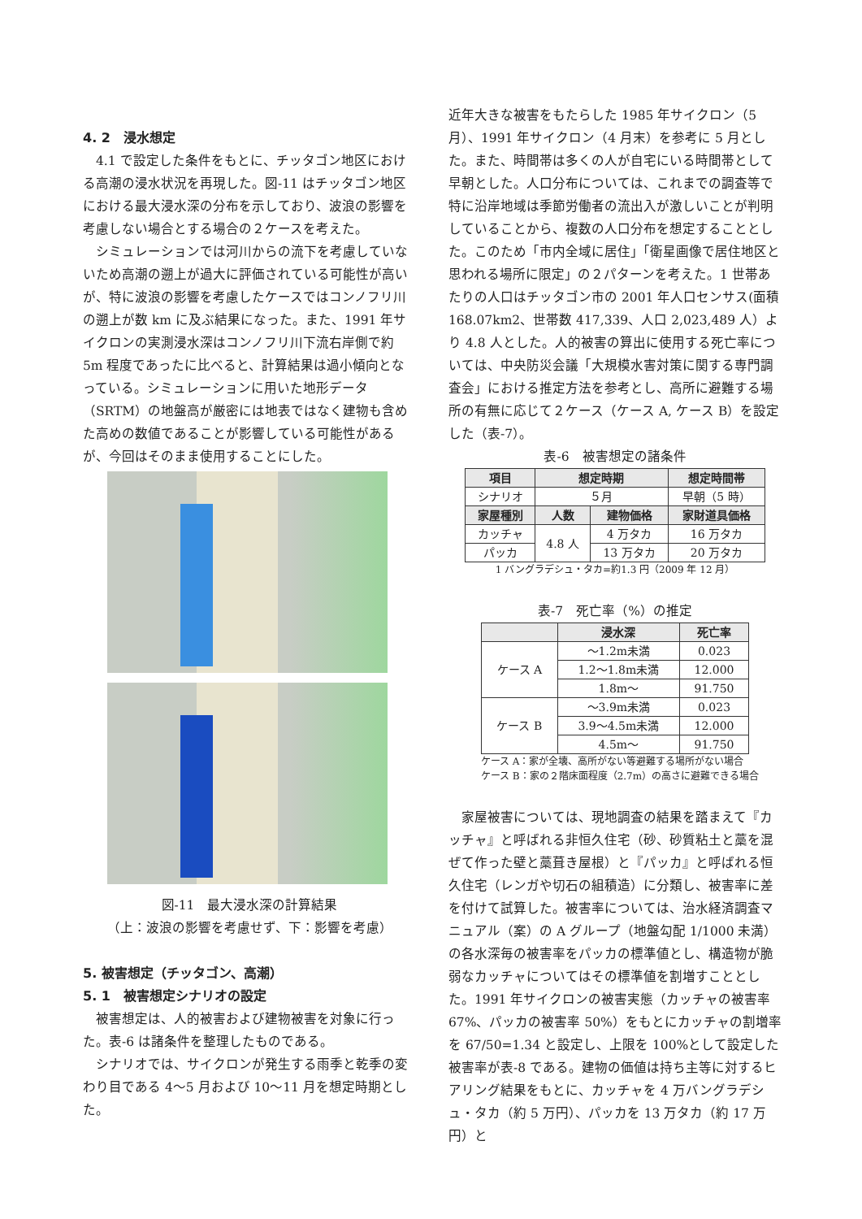4. 2　浸水想定
　4.1 で設定した条件をもとに、チッタゴン地区における高潮の浸水状況を再現した。図-11 はチッタゴン地区における最大浸水深の分布を示しており、波浪の影響を考慮しない場合とする場合の２ケースを考えた。
　シミュレーションでは河川からの流下を考慮していないため高潮の遡上が過大に評価されている可能性が高いが、特に波浪の影響を考慮したケースではコンノフリ川の遡上が数 km に及ぶ結果になった。また、1991 年サイクロンの実測浸水深はコンノフリ川下流右岸側で約 5m 程度であったに比べると、計算結果は過小傾向となっている。シミュレーションに用いた地形データ（SRTM）の地盤高が厳密には地表ではなく建物も含めた高めの数値であることが影響している可能性があるが、今回はそのまま使用することにした。
図-11　最大浸水深の計算結果
（上：波浪の影響を考慮せず、下：影響を考慮）
5. 被害想定（チッタゴン、高潮）
5. 1　被害想定シナリオの設定
　被害想定は、人的被害および建物被害を対象に行った。表-6 は諸条件を整理したものである。
　シナリオでは、サイクロンが発生する雨季と乾季の変わり目である 4〜5 月および 10〜11 月を想定時期とした。
近年大きな被害をもたらした 1985 年サイクロン（5 月）、1991 年サイクロン（4 月末）を参考に 5 月とした。また、時間帯は多くの人が自宅にいる時間帯として早朝とした。人口分布については、これまでの調査等で特に沿岸地域は季節労働者の流出入が激しいことが判明していることから、複数の人口分布を想定することとした。このため「市内全域に居住」「衛星画像で居住地区と思われる場所に限定」の２パターンを考えた。1 世帯あたりの人口はチッタゴン市の 2001 年人口センサス(面積168.07km2、世帯数 417,339、人口 2,023,489 人）より 4.8 人とした。人的被害の算出に使用する死亡率については、中央防災会議「大規模水害対策に関する専門調査会」における推定方法を参考とし、高所に避難する場所の有無に応じて２ケース（ケース A, ケース B）を設定した（表-7）。
表-6　被害想定の諸条件
| 項目 | 想定時期 | | 想定時間帯 |
| --- | --- | --- | --- |
| シナリオ | ５月 | | 早朝（5 時） |
| 家屋種別 | 人数 | 建物価格 | 家財道具価格 |
| カッチャ | 4.8 人 | 4 万タカ | 16 万タカ |
| パッカ | | 13 万タカ | 20 万タカ |
1 バングラデシュ・タカ=約1.3 円（2009 年 12 月）
表-7　死亡率（%）の推定
| | 浸水深 | 死亡率 |
| --- | --- | --- |
| ケース A | 〜1.2m未満 | 0.023 |
| | 1.2〜1.8m未満 | 12.000 |
| | 1.8m〜 | 91.750 |
| ケース B | 〜3.9m未満 | 0.023 |
| | 3.9〜4.5m未満 | 12.000 |
| | 4.5m〜 | 91.750 |
ケース A：家が全壊、高所がない等避難する場所がない場合
ケース B：家の２階床面程度（2.7m）の高さに避難できる場合
　家屋被害については、現地調査の結果を踏まえて『カッチャ』と呼ばれる非恒久住宅（砂、砂質粘土と藁を混ぜて作った壁と藁葺き屋根）と『パッカ』と呼ばれる恒久住宅（レンガや切石の組積造）に分類し、被害率に差を付けて試算した。被害率については、治水経済調査マニュアル（案）の A グループ（地盤勾配 1/1000 未満）の各水深毎の被害率をパッカの標準値とし、構造物が脆弱なカッチャについてはその標準値を割増すこととした。1991 年サイクロンの被害実態（カッチャの被害率 67%、パッカの被害率 50%）をもとにカッチャの割増率を 67/50=1.34 と設定し、上限を 100%として設定した被害率が表-8 である。建物の価値は持ち主等に対するヒアリング結果をもとに、カッチャを 4 万バングラデシュ・タカ（約 5 万円）、パッカを 13 万タカ（約 17 万円）と